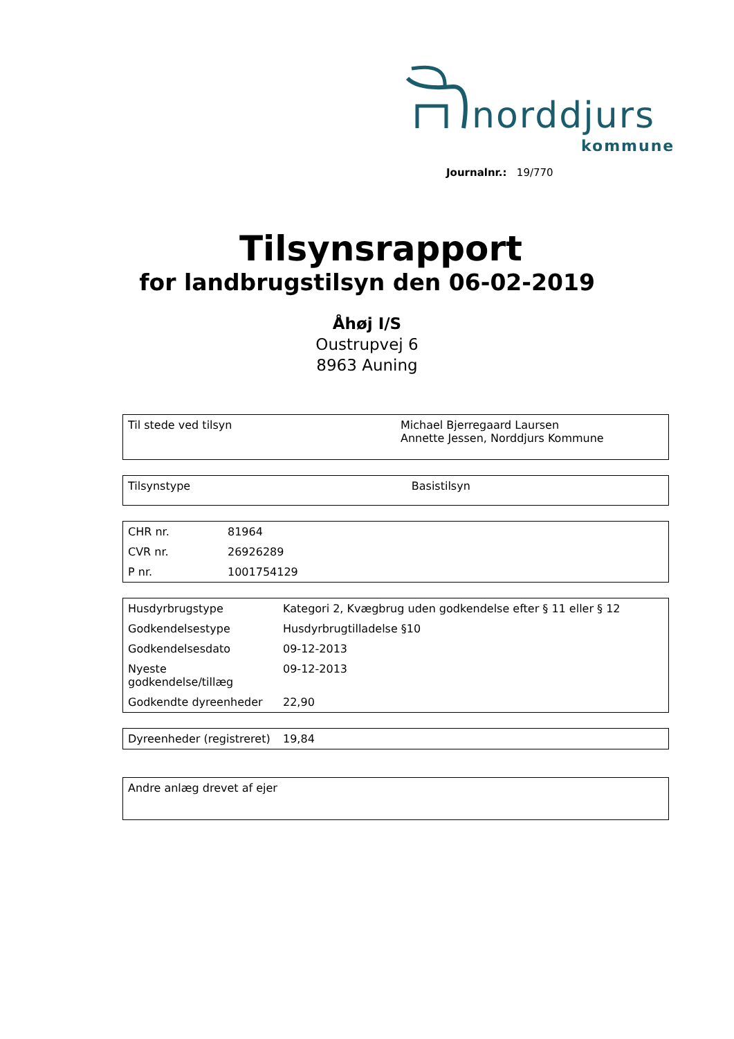norddjurs
kommune
Journalnr.: 19/770
Tilsynsrapport
for landbrugstilsyn den 06-02-2019
Åhøj I/S
Oustrupvej 6
8963 Auning
| Til stede ved tilsyn | Michael Bjerregaard Laursen Annette Jessen, Norddjurs Kommune |
| Tilsynstype | Basistilsyn |
| CHR nr. | 81964 |
| CVR nr. | 26926289 |
| P nr. | 1001754129 |
| Husdyrbrugstype | Kategori 2, Kvægbrug uden godkendelse efter § 11 eller § 12 |
| Godkendelsestype | Husdyrbrugtilladelse §10 |
| Godkendelsesdato | 09-12-2013 |
| Nyeste godkendelse/tillæg | 09-12-2013 |
| Godkendte dyreenheder | 22,90 |
| Dyreenheder (registreret) | 19,84 |
| Andre anlæg drevet af ejer |